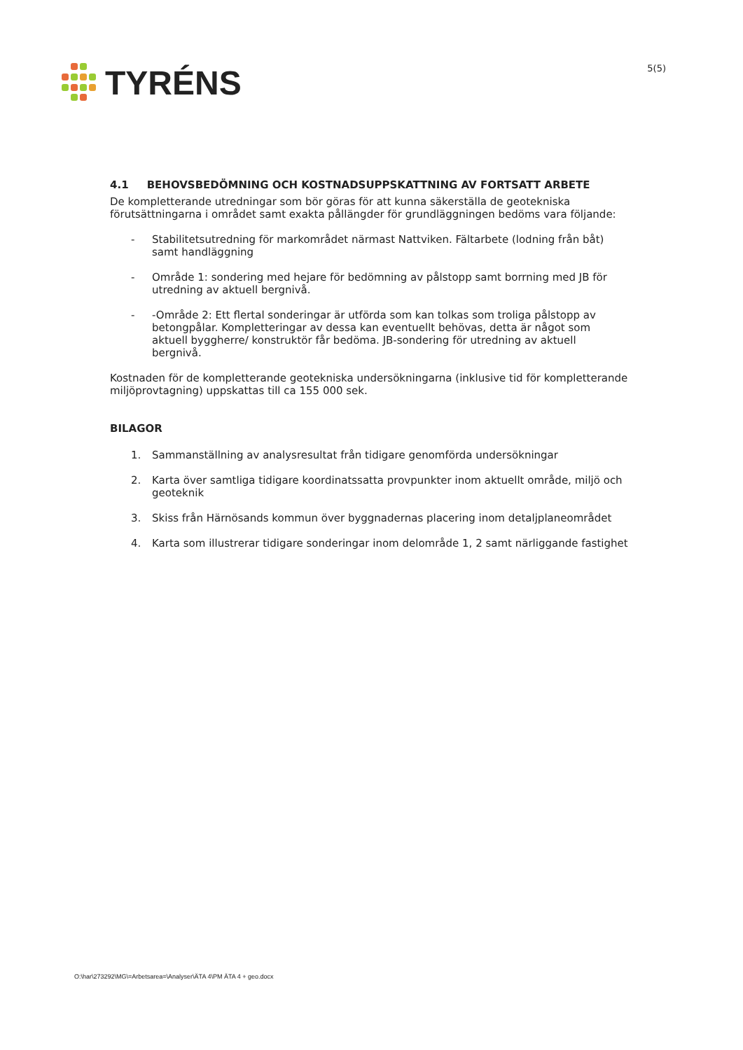TYRÉNS
5(5)
4.1 BEHOVSBEDÖMNING OCH KOSTNADSUPPSKATTNING AV FORTSATT ARBETE
De kompletterande utredningar som bör göras för att kunna säkerställa de geotekniska förutsättningarna i området samt exakta pållängder för grundläggningen bedöms vara följande:
- Stabilitetsutredning för markområdet närmast Nattviken. Fältarbete (lodning från båt) samt handläggning
- Område 1: sondering med hejare för bedömning av pålstopp samt borrning med JB för utredning av aktuell bergnivå.
- -Område 2: Ett flertal sonderingar är utförda som kan tolkas som troliga pålstopp av betongpålar. Kompletteringar av dessa kan eventuellt behövas, detta är något som aktuell byggherre/ konstruktör får bedöma. JB-sondering för utredning av aktuell bergnivå.
Kostnaden för de kompletterande geotekniska undersökningarna (inklusive tid för kompletterande miljöprovtagning) uppskattas till ca 155 000 sek.
BILAGOR
1. Sammanställning av analysresultat från tidigare genomförda undersökningar
2. Karta över samtliga tidigare koordinatssatta provpunkter inom aktuellt område, miljö och geoteknik
3. Skiss från Härnösands kommun över byggnadernas placering inom detaljplaneområdet
4. Karta som illustrerar tidigare sonderingar inom delområde 1, 2 samt närliggande fastighet
O:\har\273292\MG\=Arbetsarea=\Analyser\ÄTA 4\PM ÄTA 4 + geo.docx